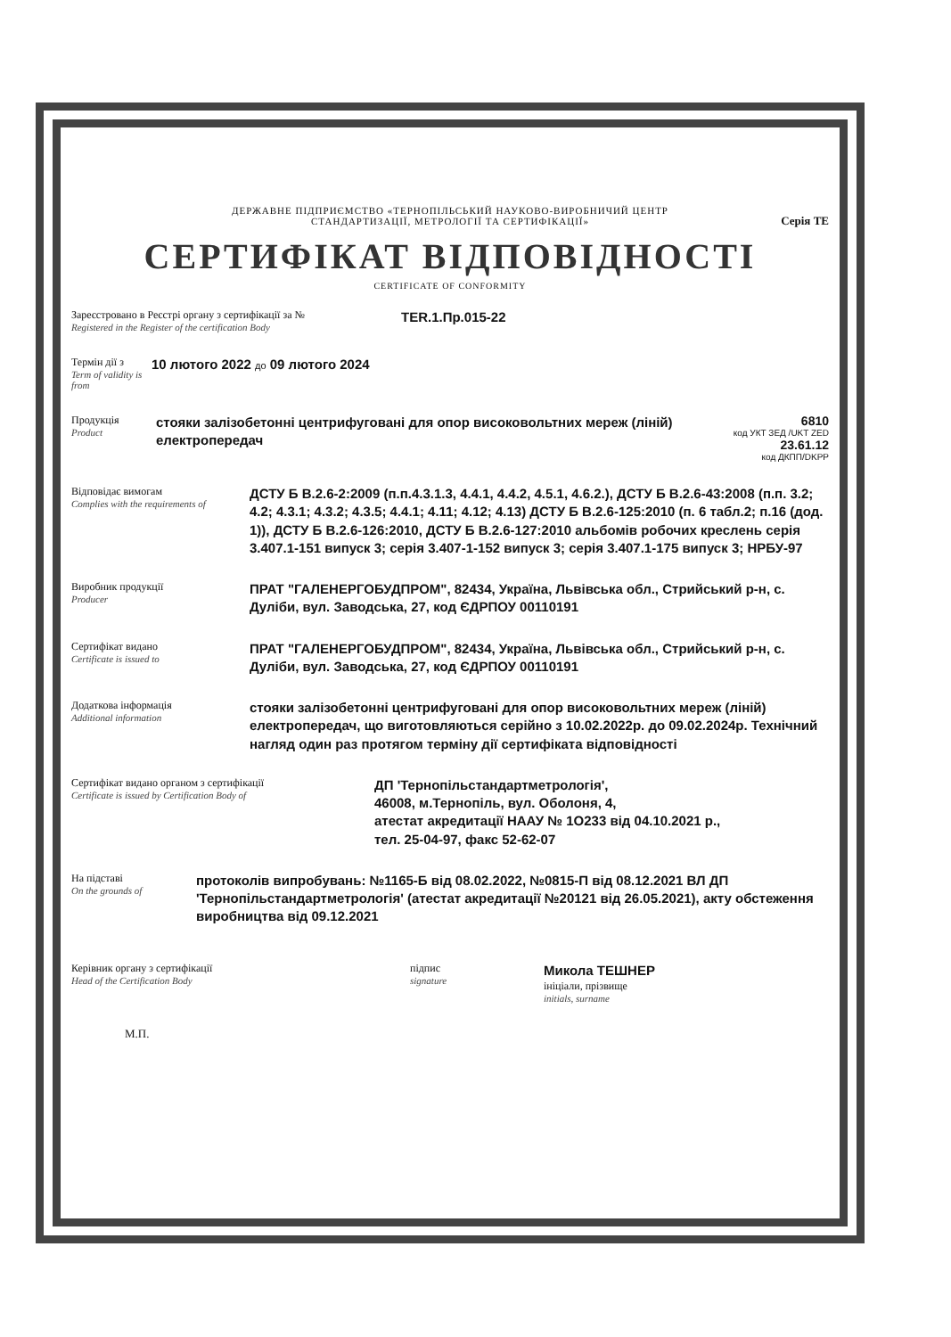ДЕРЖАВНЕ ПІДПРИЄМСТВО «ТЕРНОПІЛЬСЬКИЙ НАУКОВО-ВИРОБНИЧИЙ ЦЕНТР
СТАНДАРТИЗАЦІЇ, МЕТРОЛОГІЇ ТА СЕРТИФІКАЦІЇ»
Серія ТЕ
СЕРТИФІКАТ ВІДПОВІДНОСТІ
CERTIFICATE OF CONFORMITY
Зареєстровано в Реєстрі органу з сертифікації за №
Registered in the Register of the certification Body
TER.1.Пр.015-22
Термін дії з
Term of validity is from
10 лютого 2022 до 09 лютого 2024
Продукція
Product
стояки залізобетонні центрифуговані для опор високовольтних мереж (ліній) електропередач
6810
код УКТ ЗЕД /UKT ZED
23.61.12
код ДКПП/DKPP
Відповідає вимогам
Complies with the requirements of
ДСТУ Б В.2.6-2:2009 (п.п.4.3.1.3, 4.4.1, 4.4.2, 4.5.1, 4.6.2.), ДСТУ Б В.2.6-43:2008 (п.п. 3.2; 4.2; 4.3.1; 4.3.2; 4.3.5; 4.4.1; 4.11; 4.12; 4.13) ДСТУ Б В.2.6-125:2010 (п. 6 табл.2; п.16 (дод. 1)), ДСТУ Б В.2.6-126:2010, ДСТУ Б В.2.6-127:2010 альбомів робочих креслень серія 3.407.1-151 випуск 3; серія 3.407-1-152 випуск 3; серія 3.407.1-175 випуск 3; НРБУ-97
Виробник продукції
Producer
ПРАТ "ГАЛЕНЕРГОБУДПРОМ", 82434, Україна, Львівська обл., Стрийський р-н, с. Дуліби, вул. Заводська, 27, код ЄДРПОУ 00110191
Сертифікат видано
Certificate is issued to
ПРАТ "ГАЛЕНЕРГОБУДПРОМ", 82434, Україна, Львівська обл., Стрийський р-н, с. Дуліби, вул. Заводська, 27, код ЄДРПОУ 00110191
Додаткова інформація
Additional information
стояки залізобетонні центрифуговані для опор високовольтних мереж (ліній) електропередач, що виготовляються серійно з 10.02.2022р. до 09.02.2024р. Технічний нагляд один раз протягом терміну дії сертифіката відповідності
Сертифікат видано органом з сертифікації
Certificate is issued by Certification Body of
ДП 'Тернопільстандартметрологія',
46008, м.Тернопіль, вул. Оболоня, 4,
атестат акредитації НААУ № 1О233 від 04.10.2021 р.,
тел. 25-04-97, факс 52-62-07
На підставі
On the grounds of
протоколів випробувань: №1165-Б від 08.02.2022, №0815-П від 08.12.2021 ВЛ ДП 'Тернопільстандартметрологія' (атестат акредитації №20121 від 26.05.2021), акту обстеження виробництва від 09.12.2021
Керівник органу з сертифікації
Head of the Certification Body
підпис
signature
Микола ТЕШНЕР
ініціали, прізвище
initials, surname
М.П.